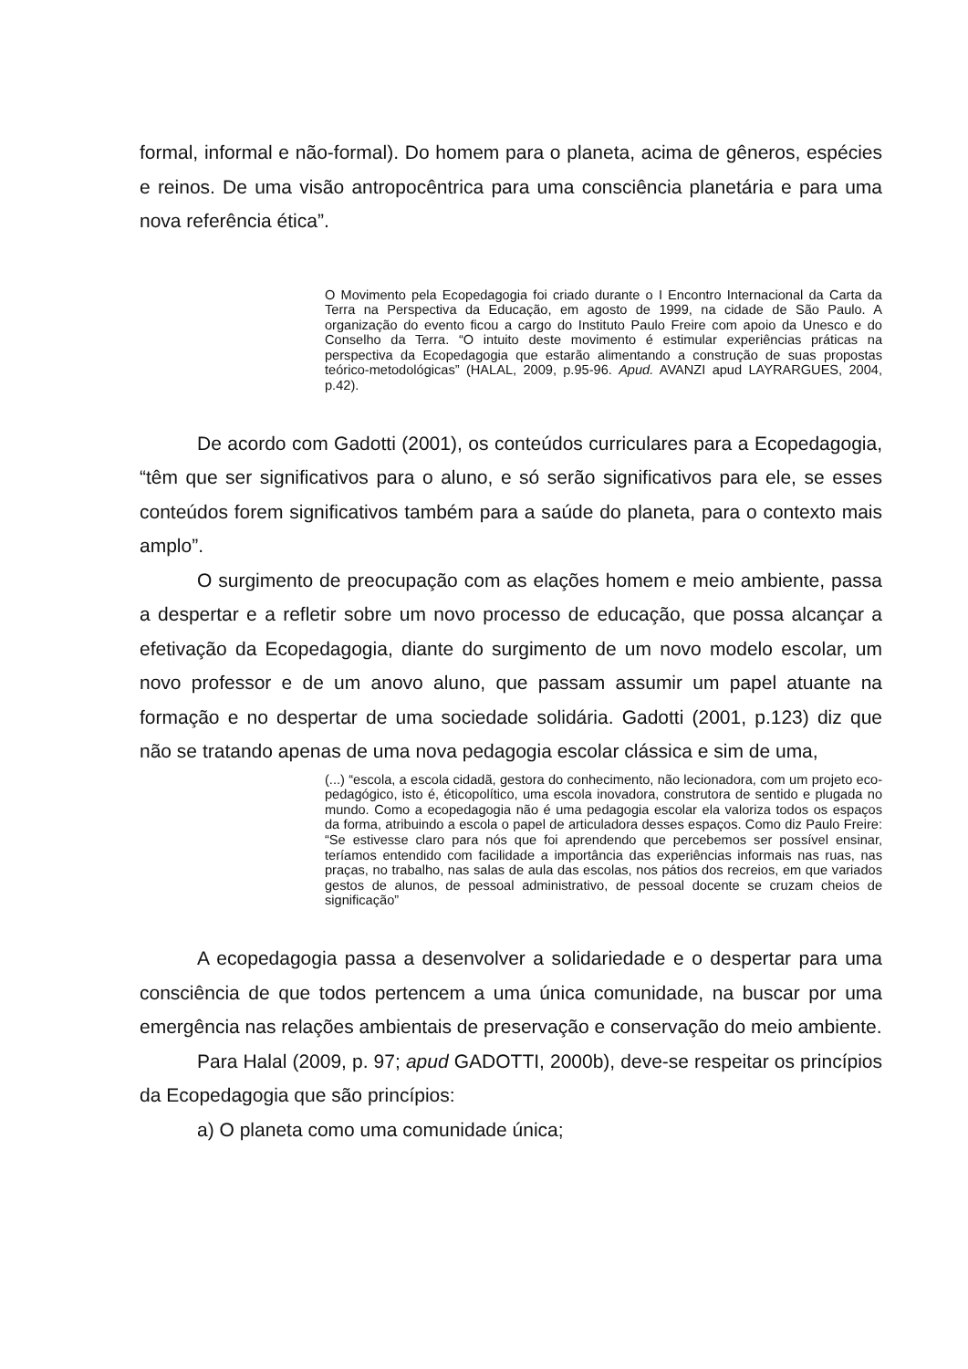formal, informal e não-formal). Do homem para o planeta, acima de gêneros, espécies e reinos. De uma visão antropocêntrica para uma consciência planetária e para uma nova referência ética”.
O Movimento pela Ecopedagogia foi criado durante o I Encontro Internacional da Carta da Terra na Perspectiva da Educação, em agosto de 1999, na cidade de São Paulo. A organização do evento ficou a cargo do Instituto Paulo Freire com apoio da Unesco e do Conselho da Terra. “O intuito deste movimento é estimular experiências práticas na perspectiva da Ecopedagogia que estarão alimentando a construção de suas propostas teórico-metodológicas” (HALAL, 2009, p.95-96. Apud. AVANZI apud LAYRARGUES, 2004, p.42).
De acordo com Gadotti (2001), os conteúdos curriculares para a Ecopedagogia, “têm que ser significativos para o aluno, e só serão significativos para ele, se esses conteúdos forem significativos também para a saúde do planeta, para o contexto mais amplo”.
O surgimento de preocupação com as elações homem e meio ambiente, passa a despertar e a refletir sobre um novo processo de educação, que possa alcançar a efetivação da Ecopedagogia, diante do surgimento de um novo modelo escolar, um novo professor e de um anovo aluno, que passam assumir um papel atuante na formação e no despertar de uma sociedade solidária. Gadotti (2001, p.123) diz que não se tratando apenas de uma nova pedagogia escolar clássica e sim de uma,
(...) “escola, a escola cidadã, gestora do conhecimento, não lecionadora, com um projeto eco-pedagógico, isto é, éticopolítico, uma escola inovadora, construtora de sentido e plugada no mundo. Como a ecopedagogia não é uma pedagogia escolar ela valoriza todos os espaços da forma, atribuindo a escola o papel de articuladora desses espaços. Como diz Paulo Freire: “Se estivesse claro para nós que foi aprendendo que percebemos ser possível ensinar, teríamos entendido com facilidade a importância das experiências informais nas ruas, nas praças, no trabalho, nas salas de aula das escolas, nos pátios dos recreios, em que variados gestos de alunos, de pessoal administrativo, de pessoal docente se cruzam cheios de significação”
A ecopedagogia passa a desenvolver a solidariedade e o despertar para uma consciência de que todos pertencem a uma única comunidade, na buscar por uma emergência nas relações ambientais de preservação e conservação do meio ambiente.
Para Halal (2009, p. 97; apud GADOTTI, 2000b), deve-se respeitar os princípios da Ecopedagogia que são princípios:
a) O planeta como uma comunidade única;